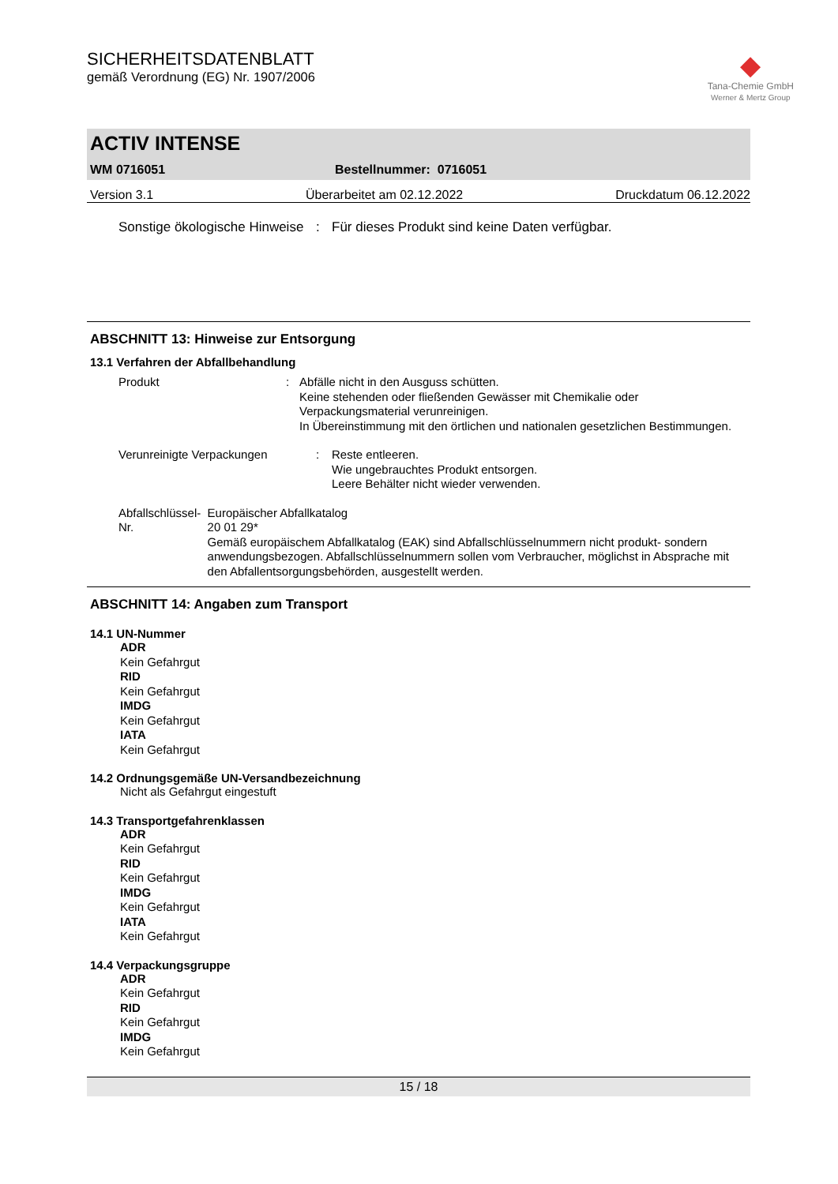SICHERHEITSDATENBLATT
gemäß Verordnung (EG) Nr. 1907/2006
◆
Tana-Chemie GmbH
Werner & Mertz Group
ACTIV INTENSE
WM 0716051 Bestellnummer: 0716051
Version 3.1 Überarbeitet am 02.12.2022 Druckdatum 06.12.2022
Sonstige ökologische Hinweise
: Für dieses Produkt sind keine Daten verfügbar.
ABSCHNITT 13: Hinweise zur Entsorgung
13.1 Verfahren der Abfallbehandlung
Produkt : Abfälle nicht in den Ausguss schütten.
Keine stehenden oder fließenden Gewässer mit Chemikalie oder Verpackungsmaterial verunreinigen.
In Übereinstimmung mit den örtlichen und nationalen gesetzlichen Bestimmungen.
Verunreinigte Verpackungen : Reste entleeren.
Wie ungebrauchtes Produkt entsorgen.
Leere Behälter nicht wieder verwenden.
Abfallschlüssel-Nr. Europäischer Abfallkatalog
20 01 29*
Gemäß europäischem Abfallkatalog (EAK) sind Abfallschlüsselnummern nicht produkt- sondern anwendungsbezogen. Abfallschlüsselnummern sollen vom Verbraucher, möglichst in Absprache mit den Abfallentsorgungsbehörden, ausgestellt werden.
ABSCHNITT 14: Angaben zum Transport
14.1 UN-Nummer
ADR
Kein Gefahrgut
RID
Kein Gefahrgut
IMDG
Kein Gefahrgut
IATA
Kein Gefahrgut
14.2 Ordnungsgemäße UN-Versandbezeichnung
Nicht als Gefahrgut eingestuft
14.3 Transportgefahrenklassen
ADR
Kein Gefahrgut
RID
Kein Gefahrgut
IMDG
Kein Gefahrgut
IATA
Kein Gefahrgut
14.4 Verpackungsgruppe
ADR
Kein Gefahrgut
RID
Kein Gefahrgut
IMDG
Kein Gefahrgut
15 / 18